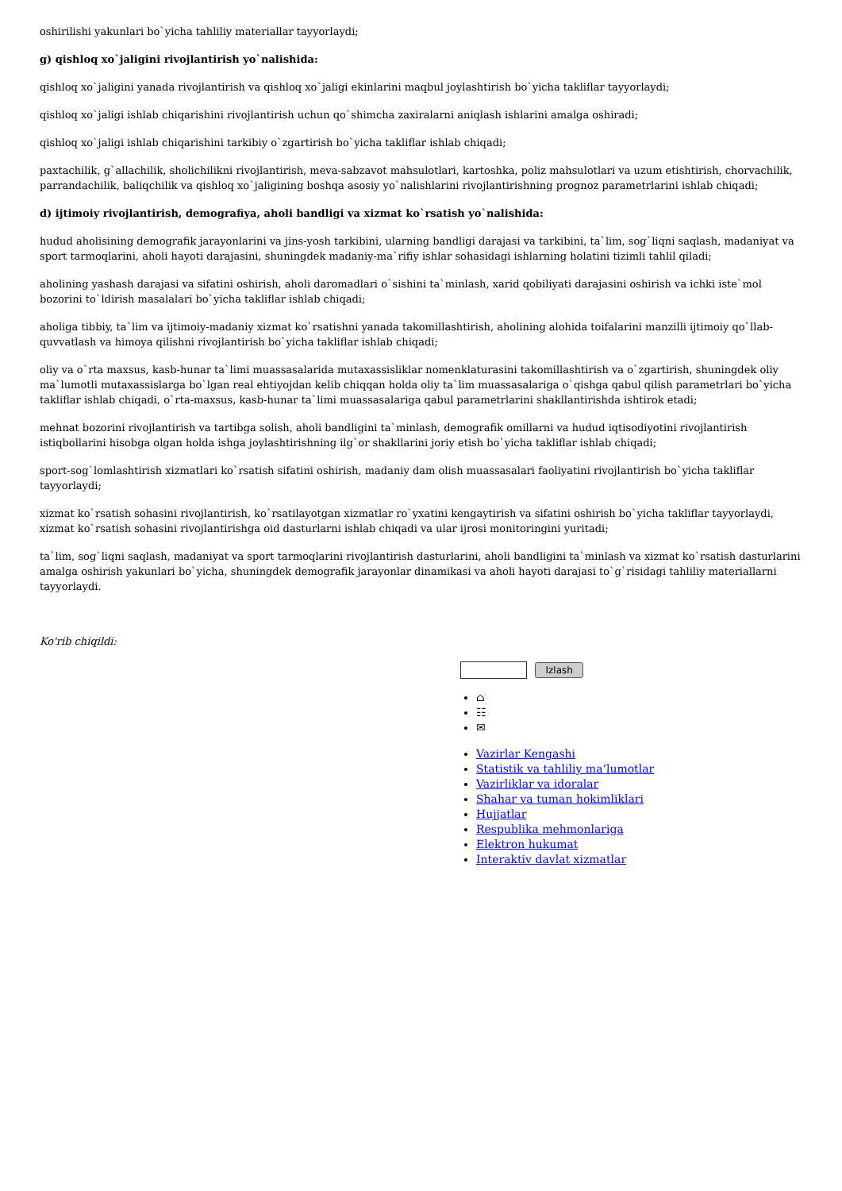oshirilishi yakunlari bo`yicha tahliliy materiallar tayyorlaydi;
g) qishloq xo`jaligini rivojlantirish yo`nalishida:
qishloq xo`jaligini yanada rivojlantirish va qishloq xo`jaligi ekinlarini maqbul joylashtirish bo`yicha takliflar tayyorlaydi;
qishloq xo`jaligi ishlab chiqarishini rivojlantirish uchun qo`shimcha zaxiralarni aniqlash ishlarini amalga oshiradi;
qishloq xo`jaligi ishlab chiqarishini tarkibiy o`zgartirish bo`yicha takliflar ishlab chiqadi;
paxtachilik, g`allachilik, sholichilikni rivojlantirish, meva-sabzavot mahsulotlari, kartoshka, poliz mahsulotlari va uzum etishtirish, chorvachilik, parrandachilik, baliqchilik va qishloq xo`jaligining boshqa asosiy yo`nalishlarini rivojlantirishning prognoz parametrlarini ishlab chiqadi;
d) ijtimoiy rivojlantirish, demografiya, aholi bandligi va xizmat ko`rsatish yo`nalishida:
hudud aholisining demografik jarayonlarini va jins-yosh tarkibini, ularning bandligi darajasi va tarkibini, ta`lim, sog`liqni saqlash, madaniyat va sport tarmoqlarini, aholi hayoti darajasini, shuningdek madaniy-ma`rifiy ishlar sohasidagi ishlarning holatini tizimli tahlil qiladi;
aholining yashash darajasi va sifatini oshirish, aholi daromadlari o`sishini ta`minlash, xarid qobiliyati darajasini oshirish va ichki iste`mol bozorini to`ldirish masalalari bo`yicha takliflar ishlab chiqadi;
aholiga tibbiy, ta`lim va ijtimoiy-madaniy xizmat ko`rsatishni yanada takomillashtirish, aholining alohida toifalarini manzilli ijtimoiy qo`llab-quvvatlash va himoya qilishni rivojlantirish bo`yicha takliflar ishlab chiqadi;
oliy va o`rta maxsus, kasb-hunar ta`limi muassasalarida mutaxassisliklar nomenklaturasini takomillashtirish va o`zgartirish, shuningdek oliy ma`lumotli mutaxassislarga bo`lgan real ehtiyojdan kelib chiqqan holda oliy ta`lim muassasalariga o`qishga qabul qilish parametrlari bo`yicha takliflar ishlab chiqadi, o`rta-maxsus, kasb-hunar ta`limi muassasalariga qabul parametrlarini shakllantirishda ishtirok etadi;
mehnat bozorini rivojlantirish va tartibga solish, aholi bandligini ta`minlash, demografik omillarni va hudud iqtisodiyotini rivojlantirish istiqbollarini hisobga olgan holda ishga joylashtirishning ilg`or shakllarini joriy etish bo`yicha takliflar ishlab chiqadi;
sport-sog`lomlashtirish xizmatlari ko`rsatish sifatini oshirish, madaniy dam olish muassasalari faoliyatini rivojlantirish bo`yicha takliflar tayyorlaydi;
xizmat ko`rsatish sohasini rivojlantirish, ko`rsatilayotgan xizmatlar ro`yxatini kengaytirish va sifatini oshirish bo`yicha takliflar tayyorlaydi, xizmat ko`rsatish sohasini rivojlantirishga oid dasturlarni ishlab chiqadi va ular ijrosi monitoringini yuritadi;
ta`lim, sog`liqni saqlash, madaniyat va sport tarmoqlarini rivojlantirish dasturlarini, aholi bandligini ta`minlash va xizmat ko`rsatish dasturlarini amalga oshirish yakunlari bo`yicha, shuningdek demografik jarayonlar dinamikasi va aholi hayoti darajasi to`g`risidagi tahliliy materiallarni tayyorlaydi.
Ko'rib chiqildi:
Izlash
⌂
☷
✉
Vazirlar Kengashi
Statistik va tahliliy ma‘lumotlar
Vazirliklar va idoralar
Shahar va tuman hokimliklari
Hujjatlar
Respublika mehmonlariga
Elektron hukumat
Interaktiv davlat xizmatlar